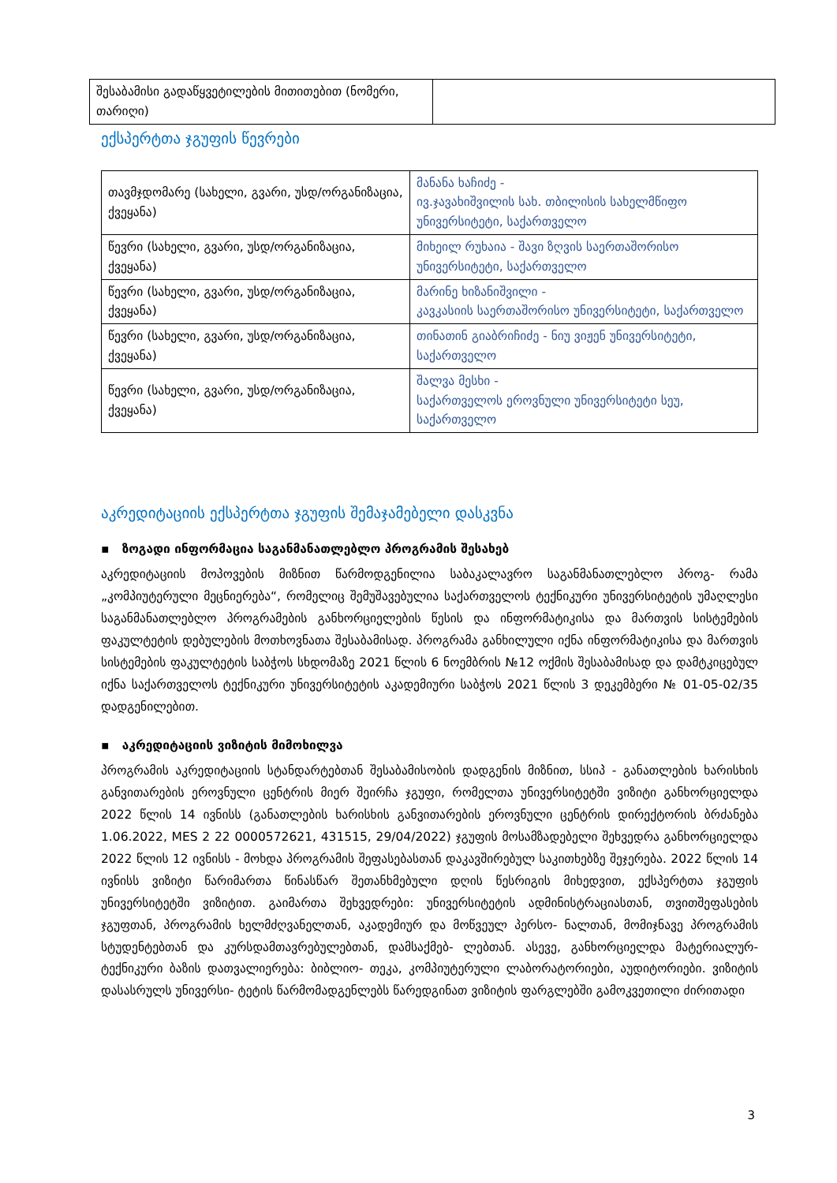| შესაბამისი გადაწყვეტილების მითითებით (ნომერი, თარიღი) | |
ექსპერტთა ჯგუფის წევრები
| თავმჯდომარე (სახელი, გვარი, უსდ/ორგანიზაცია, ქვეყანა) | მანანა ხაჩიძე - ივ.ჯავახიშვილის სახ. თბილისის სახელმწიფო უნივერსიტეტი, საქართველო |
| წევრი (სახელი, გვარი, უსდ/ორგანიზაცია, ქვეყანა) | მიხეილ რუხაია - შავი ზღვის საერთაშორისო უნივერსიტეტი, საქართველო |
| წევრი (სახელი, გვარი, უსდ/ორგანიზაცია, ქვეყანა) | მარინე ხიზანიშვილი - კავკასიის საერთაშორისო უნივერსიტეტი, საქართველო |
| წევრი (სახელი, გვარი, უსდ/ორგანიზაცია, ქვეყანა) | თინათინ გიაბრიჩიძე - ნიუ ვიჟენ უნივერსიტეტი, საქართველო |
| წევრი (სახელი, გვარი, უსდ/ორგანიზაცია, ქვეყანა) | შალვა მესხი - საქართველოს ეროვნული უნივერსიტეტი სეუ, საქართველო |
აკრედიტაციის ექსპერტთა ჯგუფის შემაჯამებელი დასკვნა
▪ ზოგადი ინფორმაცია საგანმანათლებლო პროგრამის შესახებ
აკრედიტაციის მოპოვების მიზნით წარმოდგენილია საბაკალავრო საგანმანათლებლო პროგ- რამა „კომპიუტერული მეცნიერება“, რომელიც შემუშავებულია საქართველოს ტექნიკური უნივერსიტეტის უმაღლესი საგანმანათლებლო პროგრამების განხორციელების წესის და ინფორმატიკისა და მართვის სისტემების ფაკულტეტის დებულების მოთხოვნათა შესაბამისად. პროგრამა განხილული იქნა ინფორმატიკისა და მართვის სისტემების ფაკულტეტის საბჭოს სხდომაზე 2021 წლის 6 ნოემბრის №12 ოქმის შესაბამისად და დამტკიცებულ იქნა საქართველოს ტექნიკური უნივერსიტეტის აკადემიური საბჭოს 2021 წლის 3 დეკემბერი № 01-05-02/35 დადგენილებით.
▪ აკრედიტაციის ვიზიტის მიმოხილვა
პროგრამის აკრედიტაციის სტანდარტებთან შესაბამისობის დადგენის მიზნით, სსიპ - განათლების ხარისხის განვითარების ეროვნული ცენტრის მიერ შეირჩა ჯგუფი, რომელთა უნივერსიტეტში ვიზიტი განხორციელდა 2022 წლის 14 ივნისს (განათლების ხარისხის განვითარების ეროვნული ცენტრის დირექტორის ბრძანება 1.06.2022, MES 2 22 0000572621, 431515, 29/04/2022) ჯგუფის მოსამზადებელი შეხვედრა განხორციელდა 2022 წლის 12 ივნისს - მოხდა პროგრამის შეფასებასთან დაკავშირებულ საკითხებზე შეჯერება. 2022 წლის 14 ივნისს ვიზიტი წარიმართა წინასწარ შეთანხმებული დღის წესრიგის მიხედვით, ექსპერტთა ჯგუფის უნივერსიტეტში ვიზიტით. გაიმართა შეხვედრები: უნივერსიტეტის ადმინისტრაციასთან, თვითშეფასების ჯგუფთან, პროგრამის ხელმძღვანელთან, აკადემიურ და მოწვეულ პერსო- ნალთან, მომიჯნავე პროგრამის სტუდენტებთან და კურსდამთავრებულებთან, დამსაქმებ- ლებთან. ასევე, განხორციელდა მატერიალურ-ტექნიკური ბაზის დათვალიერება: ბიბლიო- თეკა, კომპიუტერული ლაბორატორიები, აუდიტორიები. ვიზიტის დასასრულს უნივერსი- ტეტის წარმომადგენლებს წარედგინათ ვიზიტის ფარგლებში გამოკვეთილი ძირითადი
3